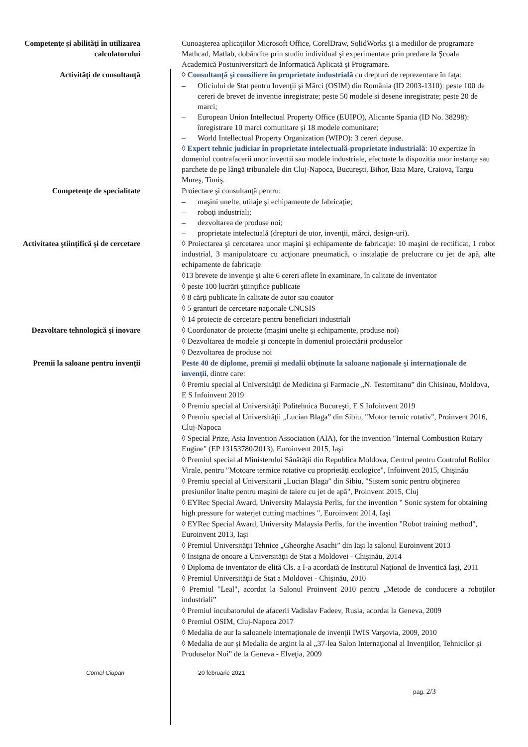Competenţe şi abilităţi în utilizarea calculatorului
Cunoaşterea aplicaţiilor Microsoft Office, CorelDraw, SolidWorks şi a mediilor de programare Mathcad, Matlab, dobândite prin studiu individual şi experimentate prin predare la Şcoala Academică Postuniversitară de Informatică Aplicată şi Programare.
Activităţi de consultanţă ◊ Consultanţă şi consiliere în proprietate industrială cu drepturi de reprezentare în faţa:
– Oficiului de Stat pentru Invenţii şi Mărci (OSIM) din România (ID 2003-1310): peste 100 de cereri de brevet de inventie inregistrate; peste 50 modele si desene inregistrate; peste 20 de marci;
– European Union Intellectual Property Office (EUIPO), Alicante Spania (ID No. 38298): înregistrare 10 marci comunitare şi 18 modele comunitare;
– World Intellectual Property Organization (WIPO): 3 cereri depuse.
◊ Expert tehnic judiciar în proprietate intelectuală-proprietate industrială: 10 expertize în domeniul contrafacerii unor inventii sau modele industriale, efectuate la dispozitia unor instanţe sau parchete de pe lângă tribunalele din Cluj-Napoca, Bucureşti, Bihor, Baia Mare, Craiova, Targu Mureş, Timiş.
Competenţe de specialitate Proiectare şi consultanţă pentru:
– maşini unelte, utilaje şi echipamente de fabricaţie;
– roboţi industriali;
– dezvoltarea de produse noi;
– proprietate intelectuală (drepturi de utor, invenţii, mărci, design-uri).
Activitatea ştiinţifică şi de cercetare
◊ Proiectarea şi cercetarea unor maşini şi echipamente de fabricaţie: 10 maşini de rectificat, 1 robot industrial, 3 manipulatoare cu acţionare pneumatică, o instalaţie de prelucrare cu jet de apă, alte echipamente de fabricaţie
◊13 brevete de invenţie şi alte 6 cereri aflete în examinare, în calitate de inventator
◊ peste 100 lucrări ştiinţifice publicate
◊ 8 cărţi publicate în calitate de autor sau coautor
◊ 5 granturi de cercetare naţionale CNCSIS
◊ 14 proiecte de cercetare pentru beneficiari industriali
Dezvoltare tehnologică şi inovare ◊ Coordonator de proiecte (maşini unelte şi echipamente, produse noi)
◊ Dezvoltarea de modele şi concepte în domeniul proiectării produselor
◊ Dezvoltarea de produse noi
Premii la saloane pentru invenţii Peste 40 de diplome, premii şi medalii obţinute la saloane naţionale şi internaţionale de invenţii, dintre care:
◊ Premiu special al Universităţii de Medicina şi Farmacie „N. Testemitanu” din Chisinau, Moldova, E S Infoinvent 2019
◊ Premiu special al Universităţii Politehnica Bucureşti, E S Infoinvent 2019
◊ Premiu special al Universităţii „Lucian Blaga” din Sibiu, "Motor termic rotativ", Proinvent 2016, Cluj-Napoca
◊ Special Prize, Asia Invention Association (AIA), for the invention "Internal Combustion Rotary Engine" (EP 13153780/2013), Euroinvent 2015, Iaşi
◊ Premiul special al Ministerului Sănătăţii din Republica Moldova, Centrul pentru Controlul Bolilor Virale, pentru "Motoare termice rotative cu proprietăţi ecologice", Infoinvent 2015, Chişinău
◊ Premiu special al Universitarii „Lucian Blaga” din Sibiu, "Sistem sonic pentru obţinerea presiunilor înalte pentru maşini de taiere cu jet de apă", Proinvent 2015, Cluj
◊ EYRec Special Award, University Malaysia Perlis, for the invention " Sonic system for obtaining high pressure for waterjet cutting machines ", Euroinvent 2014, Iaşi
◊ EYRec Special Award, University Malaysia Perlis, for the invention "Robot training method", Euroinvent 2013, Iaşi
◊ Premiul Universităţii Tehnice „Gheorghe Asachi” din Iaşi la salonul Euroinvent 2013
◊ Insigna de onoare a Universităţii de Stat a Moldovei - Chişinău, 2014
◊ Diploma de inventator de elită Cls. a I-a acordată de Institutul Naţional de Inventică Iaşi, 2011
◊ Premiul Universităţii de Stat a Moldovei - Chişinău, 2010
◊ Premiul "Leal", acordat la Salonul Proinvent 2010 pentru „Metode de conducere a roboţilor industriali”
◊ Premiul incubatorului de afacerii Vadislav Fadeev, Rusia, acordat la Geneva, 2009
◊ Premiul OSIM, Cluj-Napoca 2017
◊ Medalia de aur la saloanele internaţionale de invenţii IWIS Varşovia, 2009, 2010
◊ Medalia de aur şi Medalia de argint la al „37-lea Salon Internaţional al Invenţiilor, Tehnicilor şi Produselor Noi” de la Geneva - Elveţia, 2009
Cornel Ciupan 20 februarie 2021
pag. 2/3